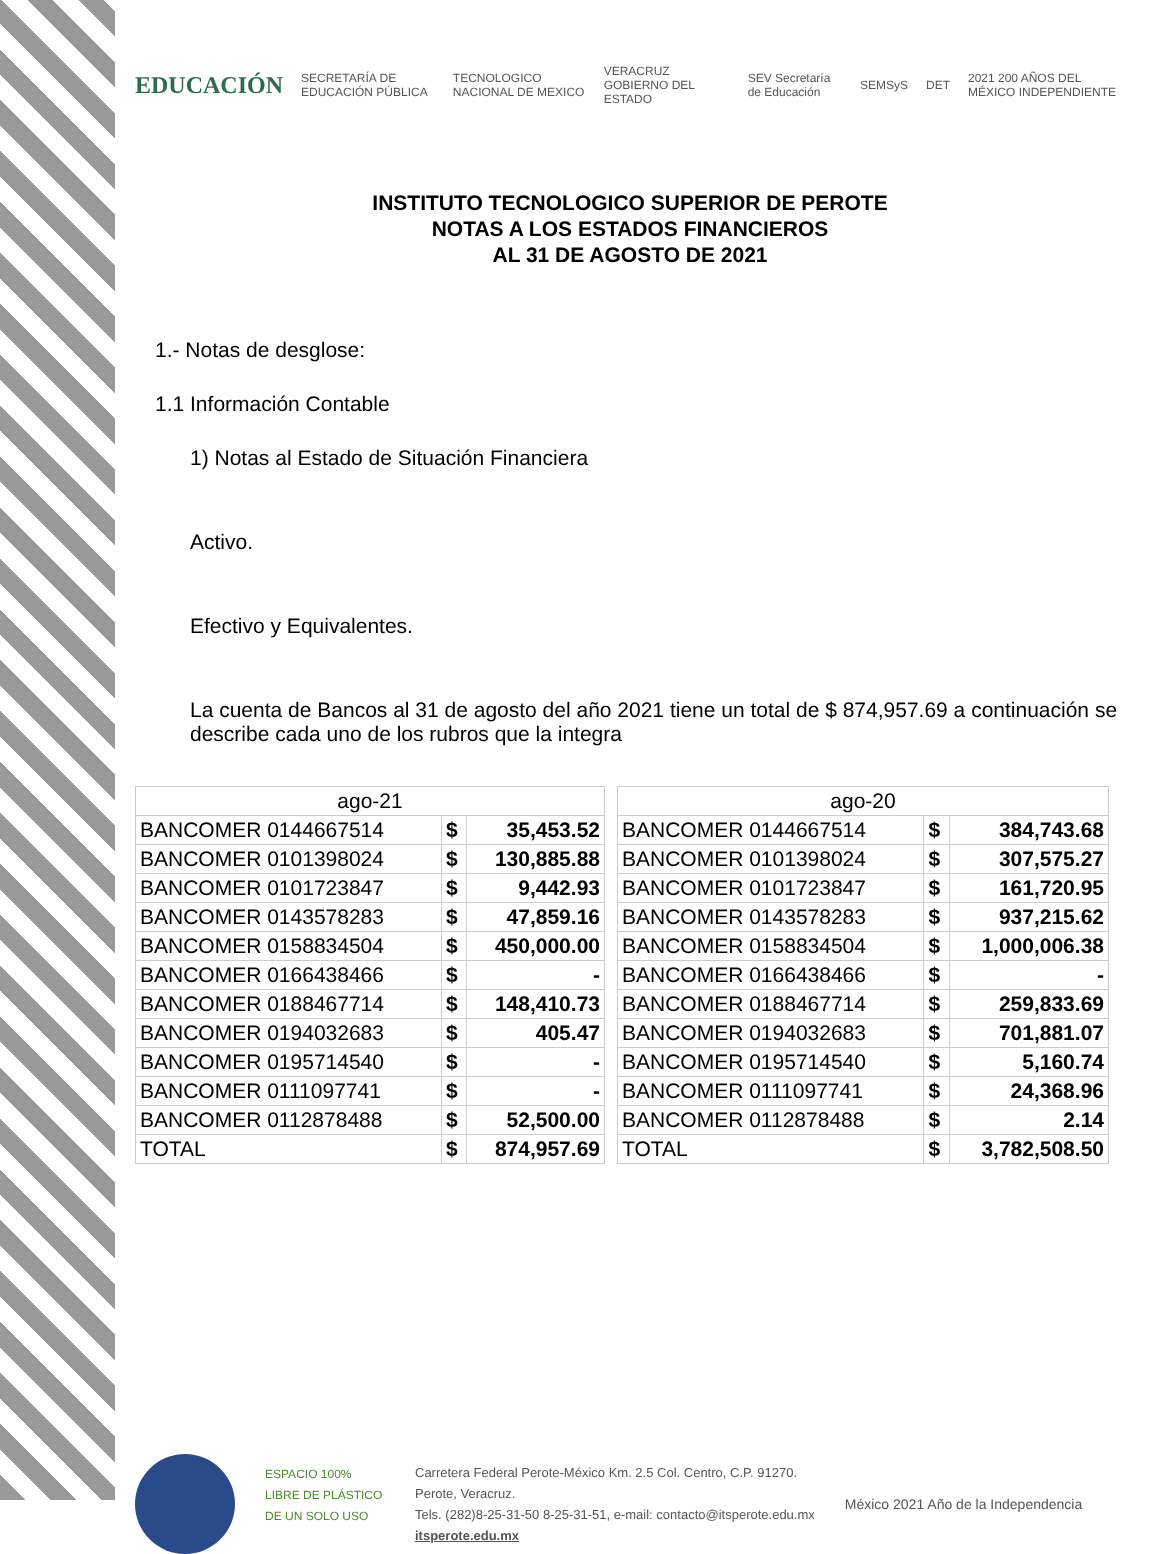EDUCACIÓN SECRETARÍA DE EDUCACIÓN PÚBLICA TECNOLOGICO NACIONAL DE MEXICO VERACRUZ GOBIERNO DEL ESTADO SEV Secretaría de Educación SEMSyS DET 2021 200 AÑOS DEL MÉXICO INDEPENDIENTE
INSTITUTO TECNOLOGICO SUPERIOR DE PEROTE
NOTAS A LOS ESTADOS FINANCIEROS
AL 31 DE AGOSTO DE 2021
1.- Notas de desglose:
1.1 Información Contable
1) Notas al Estado de Situación Financiera
Activo.
Efectivo y Equivalentes.
La cuenta de Bancos al 31 de agosto del año 2021 tiene un total de $ 874,957.69 a continuación se describe cada uno de los rubros que la integra
| ago-21 | | |
| BANCOMER 0144667514 | $ | 35,453.52 |
| BANCOMER 0101398024 | $ | 130,885.88 |
| BANCOMER 0101723847 | $ | 9,442.93 |
| BANCOMER 0143578283 | $ | 47,859.16 |
| BANCOMER 0158834504 | $ | 450,000.00 |
| BANCOMER 0166438466 | $ | - |
| BANCOMER 0188467714 | $ | 148,410.73 |
| BANCOMER 0194032683 | $ | 405.47 |
| BANCOMER 0195714540 | $ | - |
| BANCOMER 0111097741 | $ | - |
| BANCOMER 0112878488 | $ | 52,500.00 |
| TOTAL | $ | 874,957.69 |
| ago-20 | | |
| BANCOMER 0144667514 | $ | 384,743.68 |
| BANCOMER 0101398024 | $ | 307,575.27 |
| BANCOMER 0101723847 | $ | 161,720.95 |
| BANCOMER 0143578283 | $ | 937,215.62 |
| BANCOMER 0158834504 | $ | 1,000,006.38 |
| BANCOMER 0166438466 | $ | - |
| BANCOMER 0188467714 | $ | 259,833.69 |
| BANCOMER 0194032683 | $ | 701,881.07 |
| BANCOMER 0195714540 | $ | 5,160.74 |
| BANCOMER 0111097741 | $ | 24,368.96 |
| BANCOMER 0112878488 | $ | 2.14 |
| TOTAL | $ | 3,782,508.50 |
ESPACIO 100% LIBRE DE PLÁSTICO DE UN SOLO USO
Carretera Federal Perote-México Km. 2.5 Col. Centro, C.P. 91270.
Perote, Veracruz.
Tels. (282)8-25-31-50 8-25-31-51, e-mail: contacto@itsperote.edu.mx
itsperote.edu.mx
México 2021 Año de la Independencia